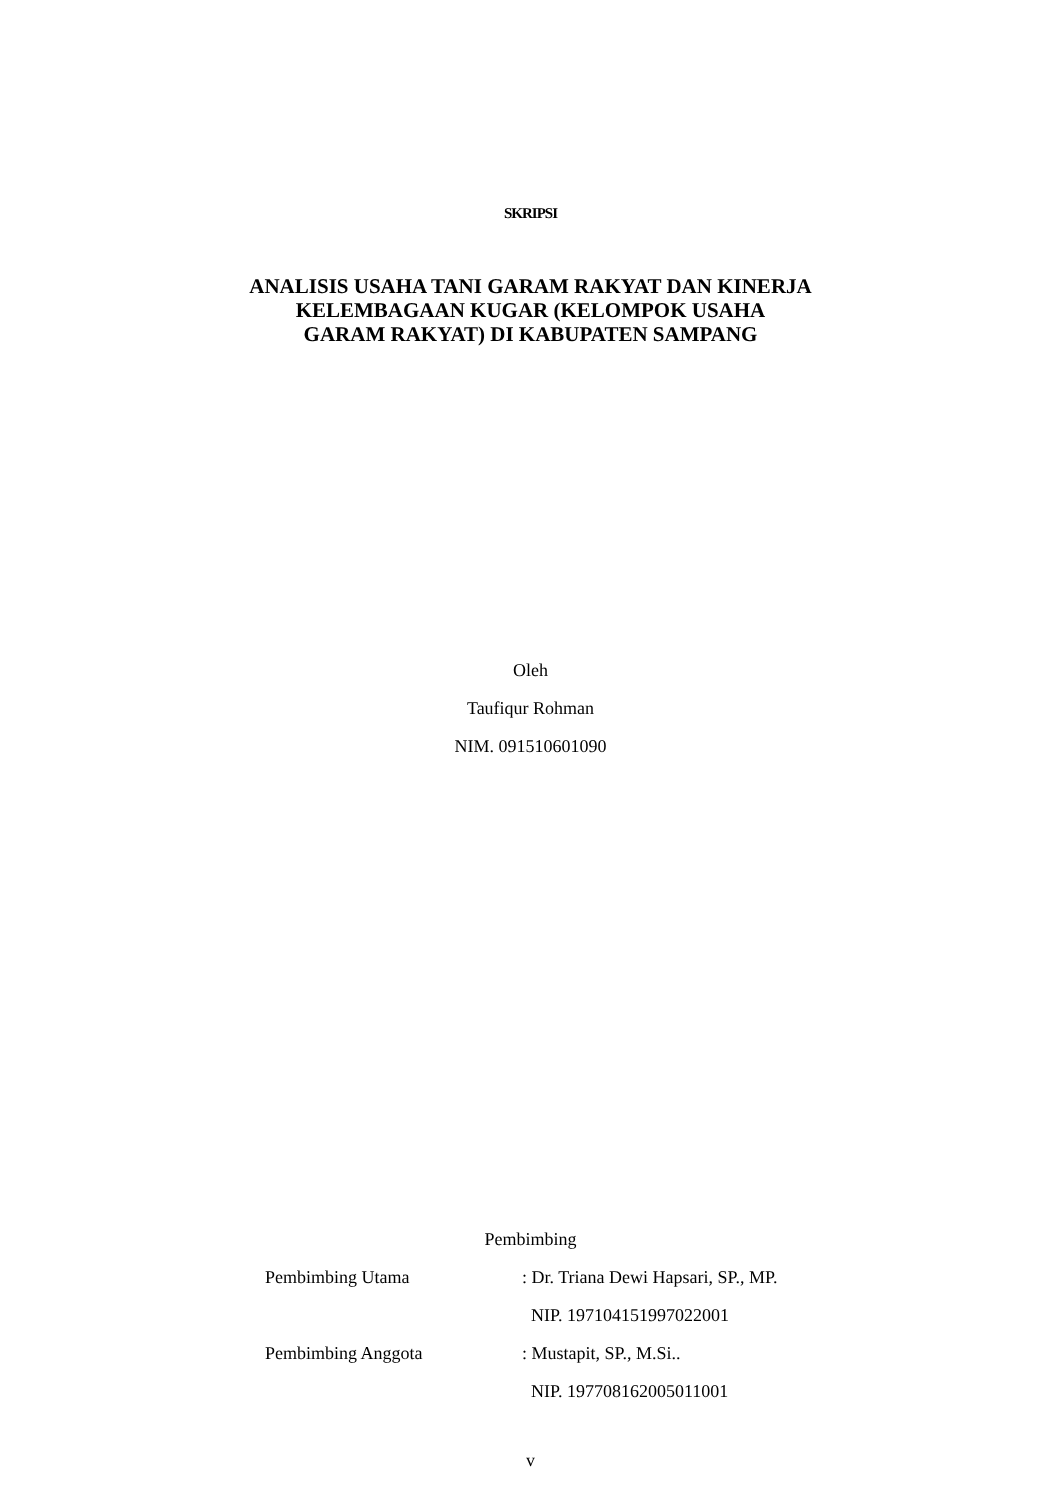SKRIPSI
ANALISIS USAHA TANI GARAM RAKYAT DAN KINERJA
KELEMBAGAAN KUGAR (KELOMPOK USAHA
GARAM RAKYAT) DI KABUPATEN SAMPANG
Oleh
Taufiqur Rohman
NIM. 091510601090
Pembimbing
Pembimbing Utama: Dr. Triana Dewi Hapsari, SP., MP.
NIP. 197104151997022001
Pembimbing Anggota: Mustapit, SP., M.Si..
NIP. 197708162005011001
v